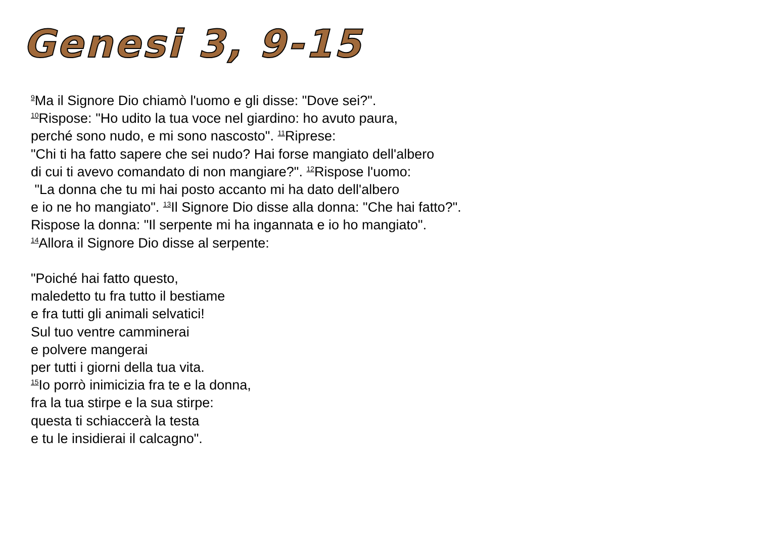Genesi 3, 9-15
<sup>9</sup> Ma il Signore Dio chiamò l'uomo e gli disse: "Dove sei?".
<sup>10</sup> Rispose: "Ho udito la tua voce nel giardino: ho avuto paura,
perché sono nudo, e mi sono nascosto". <sup>11</sup>Riprese:
"Chi ti ha fatto sapere che sei nudo? Hai forse mangiato dell'albero
di cui ti avevo comandato di non mangiare?". <sup>12</sup>Rispose l'uomo:
"La donna che tu mi hai posto accanto mi ha dato dell'albero
e io ne ho mangiato". <sup>13</sup>Il Signore Dio disse alla donna: "Che hai fatto?".
Rispose la donna: "Il serpente mi ha ingannata e io ho mangiato".
<sup>14</sup> Allora il Signore Dio disse al serpente:
"Poiché hai fatto questo,
maledetto tu fra tutto il bestiame
e fra tutti gli animali selvatici!
Sul tuo ventre camminerai
e polvere mangerai
per tutti i giorni della tua vita.
<sup>15</sup> Io porrò inimicizia fra te e la donna,
fra la tua stirpe e la sua stirpe:
questa ti schiaccerà la testa
e tu le insidierai il calcagno".